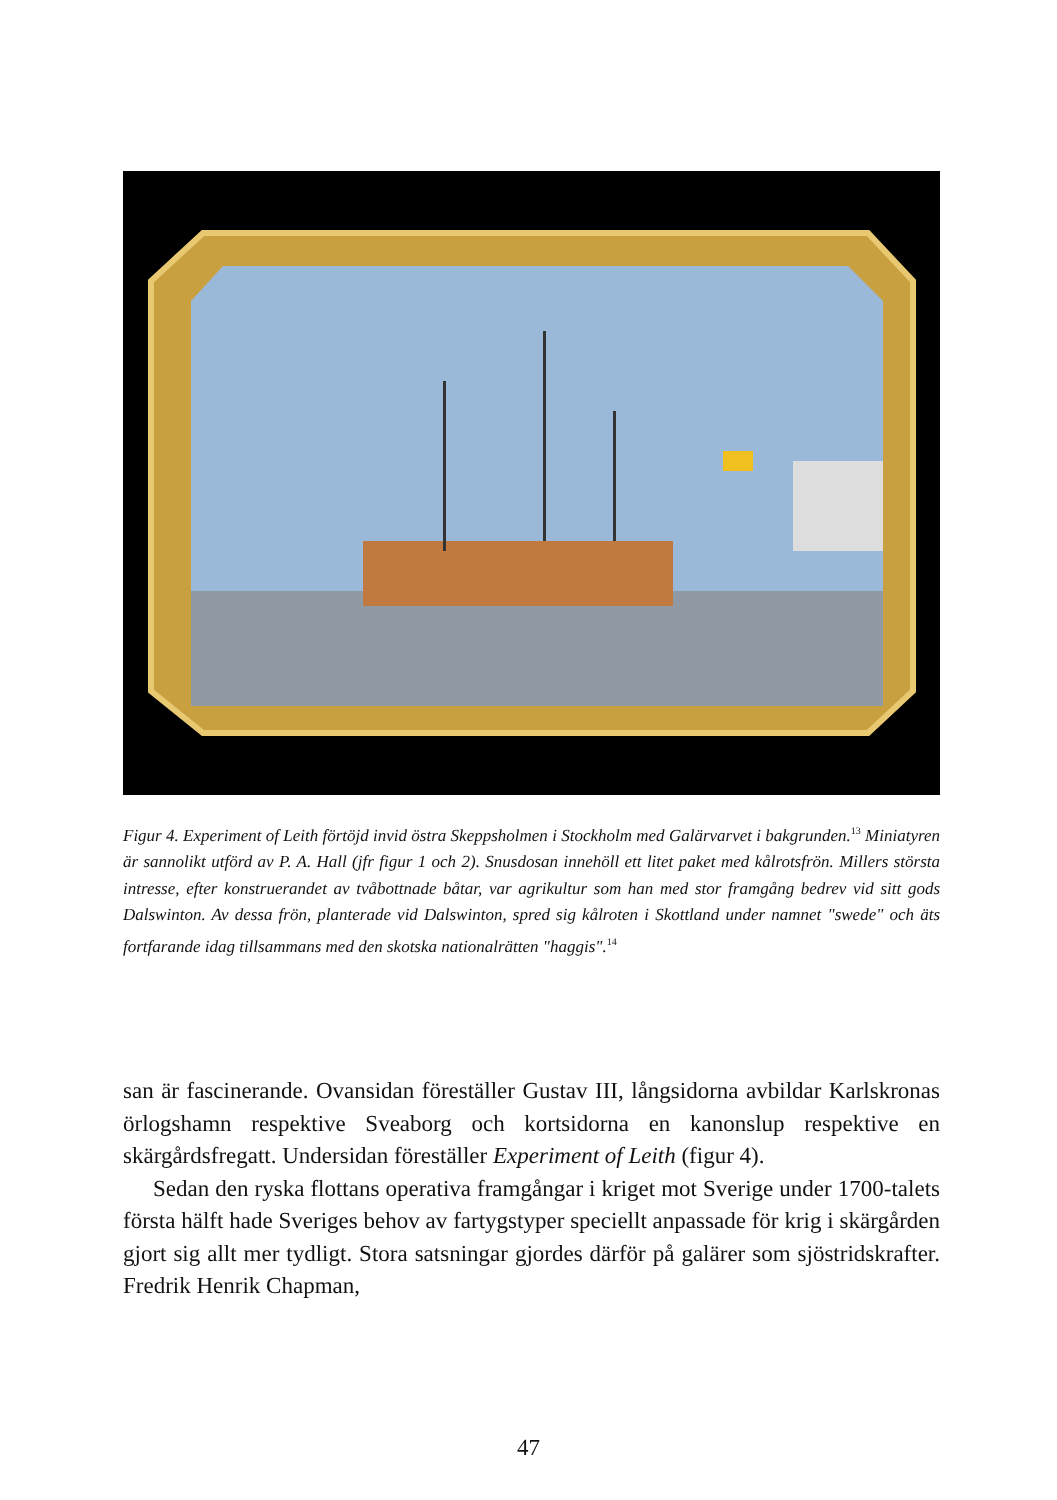Figur 4. Experiment of Leith förtöjd invid östra Skeppsholmen i Stockholm med Galärvarvet i bakgrunden.<sup>13</sup> Miniatyren är sannolikt utförd av P. A. Hall (jfr figur 1 och 2). Snusdosan innehöll ett litet paket med kålrotsfrön. Millers största intresse, efter konstruerandet av tvåbottnade båtar, var agrikultur som han med stor framgång bedrev vid sitt gods Dalswinton. Av dessa frön, planterade vid Dalswinton, spred sig kålroten i Skottland under namnet "swede" och äts fortfarande idag tillsammans med den skotska nationalrätten "haggis".<sup>14</sup>
san är fascinerande. Ovansidan föreställer Gustav III, långsidorna avbildar Karlskronas örlogshamn respektive Sveaborg och kortsidorna en kanonslup respektive en skärgårdsfregatt. Undersidan föreställer Experiment of Leith (figur 4).
Sedan den ryska flottans operativa framgångar i kriget mot Sverige under 1700-talets första hälft hade Sveriges behov av fartygstyper speciellt anpassade för krig i skärgården gjort sig allt mer tydligt. Stora satsningar gjordes därför på galärer som sjöstridskrafter. Fredrik Henrik Chapman,
47